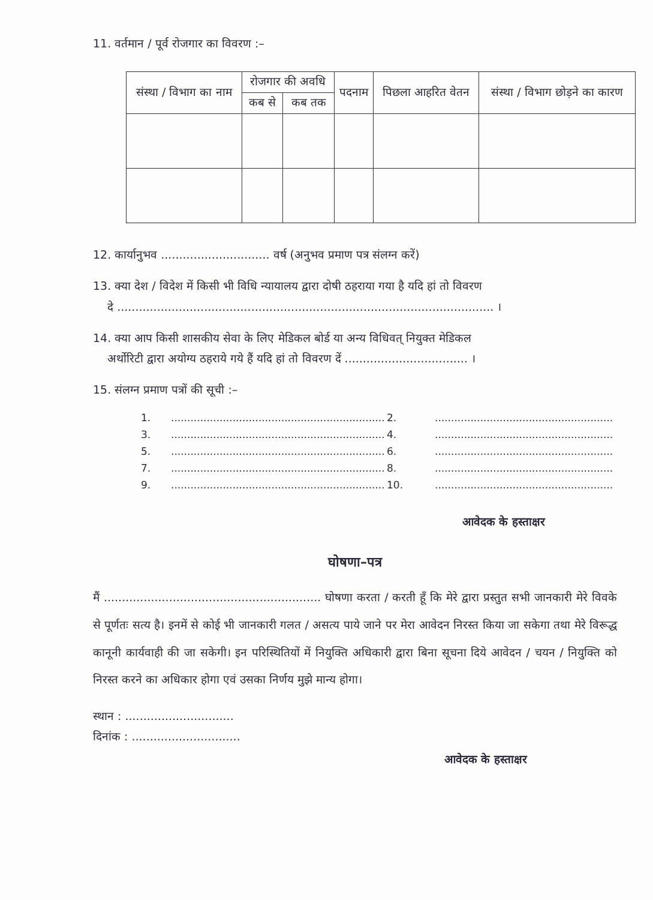11. वर्तमान / पूर्व रोजगार का विवरण :–
| संस्था / विभाग का नाम | रोजगार की अवधि | | पदनाम | पिछला आहरित वेतन | संस्था / विभाग छोड़ने का कारण |
| --- | --- | --- | --- | --- | --- |
| | कब से | कब तक | | | |
12. कार्यानुभव .............................. वर्ष (अनुभव प्रमाण पत्र संलग्न करें)
13. क्या देश / विदेश में किसी भी विधि न्यायालय द्वारा दोषी ठहराया गया है यदि हां तो विवरण
दे ........................................................................................................ ।
14. क्या आप किसी शासकीय सेवा के लिए मेडिकल बोर्ड या अन्य विधिवत् नियुक्त मेडिकल
अर्थोरिटी द्वारा अयोग्य ठहराये गये हैं यदि हां तो विवरण दें .................................. ।
15. संलग्न प्रमाण पत्रों की सूची :–
1................................................................... 2........................................................ 3................................................................... 4........................................................ 5................................................................... 6........................................................ 7................................................................... 8........................................................ 9................................................................... 10........................................................
आवेदक के हस्ताक्षर
घोषणा–पत्र
मैं ............................................................ घोषणा करता / करती हूँ कि मेरे द्वारा प्रस्तुत सभी जानकारी मेरे विवके से पूर्णतः सत्य है। इनमें से कोई भी जानकारी गलत / असत्य पाये जाने पर मेरा आवेदन निरस्त किया जा सकेगा तथा मेरे विरूद्ध कानूनी कार्यवाही की जा सकेगी। इन परिस्थितियों में नियुक्ति अधिकारी द्वारा बिना सूचना दिये आवेदन / चयन / नियुक्ति को निरस्त करने का अधिकार होगा एवं उसका निर्णय मुझे मान्य होगा।
स्थान : ..............................
दिनांक : ..............................
आवेदक के हस्ताक्षर